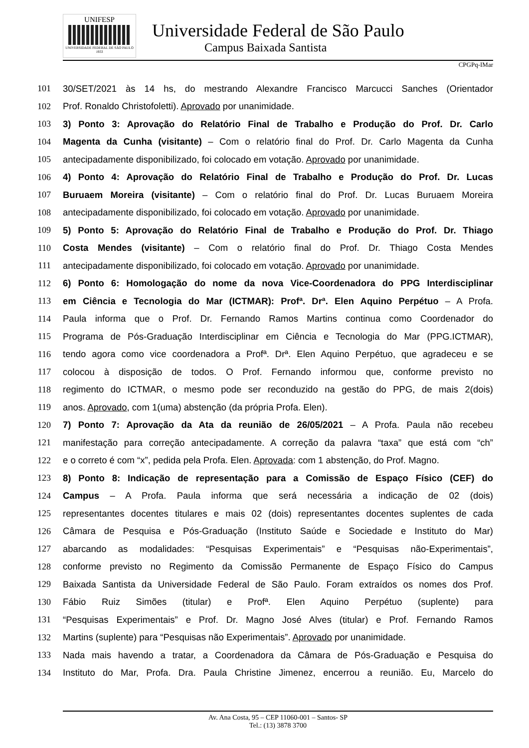UNIFESP
UNIVERSIDADE FEDERAL DE SÃO PAULO
1933
Universidade Federal de São Paulo
Campus Baixada Santista
CPGPq-IMar
101 30/SET/2021 às 14 hs, do mestrando Alexandre Francisco Marcucci Sanches (Orientador
102 Prof. Ronaldo Christofoletti). Aprovado por unanimidade.
103 3) Ponto 3: Aprovação do Relatório Final de Trabalho e Produção do Prof. Dr. Carlo
104 Magenta da Cunha (visitante) – Com o relatório final do Prof. Dr. Carlo Magenta da Cunha
105 antecipadamente disponibilizado, foi colocado em votação. Aprovado por unanimidade.
106 4) Ponto 4: Aprovação do Relatório Final de Trabalho e Produção do Prof. Dr. Lucas
107 Buruaem Moreira (visitante) – Com o relatório final do Prof. Dr. Lucas Buruaem Moreira
108 antecipadamente disponibilizado, foi colocado em votação. Aprovado por unanimidade.
109 5) Ponto 5: Aprovação do Relatório Final de Trabalho e Produção do Prof. Dr. Thiago
110 Costa Mendes (visitante) – Com o relatório final do Prof. Dr. Thiago Costa Mendes
111 antecipadamente disponibilizado, foi colocado em votação. Aprovado por unanimidade.
112 6) Ponto 6: Homologação do nome da nova Vice-Coordenadora do PPG Interdisciplinar
113 em Ciência e Tecnologia do Mar (ICTMAR): Profª. Drª. Elen Aquino Perpétuo – A Profa.
114 Paula informa que o Prof. Dr. Fernando Ramos Martins continua como Coordenador do
115 Programa de Pós-Graduação Interdisciplinar em Ciência e Tecnologia do Mar (PPG.ICTMAR),
116 tendo agora como vice coordenadora a Profª. Drª. Elen Aquino Perpétuo, que agradeceu e se
117 colocou à disposição de todos. O Prof. Fernando informou que, conforme previsto no
118 regimento do ICTMAR, o mesmo pode ser reconduzido na gestão do PPG, de mais 2(dois)
119 anos. Aprovado, com 1(uma) abstenção (da própria Profa. Elen).
120 7) Ponto 7: Aprovação da Ata da reunião de 26/05/2021 – A Profa. Paula não recebeu
121 manifestação para correção antecipadamente. A correção da palavra “taxa” que está com “ch”
122 e o correto é com “x”, pedida pela Profa. Elen. Aprovada: com 1 abstenção, do Prof. Magno.
123 8) Ponto 8: Indicação de representação para a Comissão de Espaço Físico (CEF) do
124 Campus – A Profa. Paula informa que será necessária a indicação de 02 (dois)
125 representantes docentes titulares e mais 02 (dois) representantes docentes suplentes de cada
126 Câmara de Pesquisa e Pós-Graduação (Instituto Saúde e Sociedade e Instituto do Mar)
127 abarcando as modalidades: “Pesquisas Experimentais” e “Pesquisas não-Experimentais”,
128 conforme previsto no Regimento da Comissão Permanente de Espaço Físico do Campus
129 Baixada Santista da Universidade Federal de São Paulo. Foram extraídos os nomes dos Prof.
130 Fábio Ruiz Simões (titular) e Profª. Elen Aquino Perpétuo (suplente) para
131 “Pesquisas Experimentais” e Prof. Dr. Magno José Alves (titular) e Prof. Fernando Ramos
132 Martins (suplente) para “Pesquisas não Experimentais”. Aprovado por unanimidade.
133 Nada mais havendo a tratar, a Coordenadora da Câmara de Pós-Graduação e Pesquisa do
134 Instituto do Mar, Profa. Dra. Paula Christine Jimenez, encerrou a reunião. Eu, Marcelo do
Av. Ana Costa, 95 – CEP 11060-001 – Santos- SP
Tel.: (13) 3878 3700